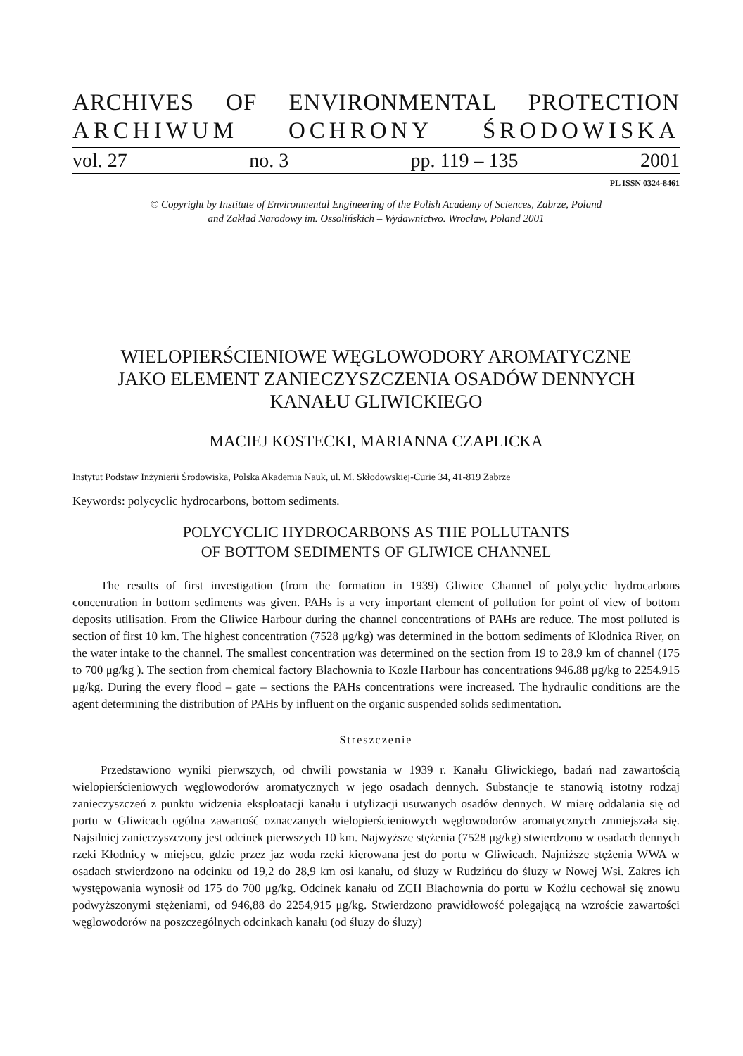ARCHIVES OF ENVIRONMENTAL PROTECTION
ARCHIWUM OCHRONY ŚRODOWISKA
vol. 27 no. 3 pp. 119 – 135 2001
PL ISSN 0324-8461
© Copyright by Institute of Environmental Engineering of the Polish Academy of Sciences, Zabrze, Poland
and Zakład Narodowy im. Ossolińskich – Wydawnictwo. Wrocław, Poland 2001
WIELOPIERŚCIENIOWE WĘGLOWODORY AROMATYCZNE
JAKO ELEMENT ZANIECZYSZCZENIA OSADÓW DENNYCH
KANAŁU GLIWICKIEGO
MACIEJ KOSTECKI, MARIANNA CZAPLICKA
Instytut Podstaw Inżynierii Środowiska, Polska Akademia Nauk, ul. M. Skłodowskiej-Curie 34, 41-819 Zabrze
Keywords: polycyclic hydrocarbons, bottom sediments.
POLYCYCLIC HYDROCARBONS AS THE POLLUTANTS
OF BOTTOM SEDIMENTS OF GLIWICE CHANNEL
The results of first investigation (from the formation in 1939) Gliwice Channel of polycyclic hydrocarbons concentration in bottom sediments was given. PAHs is a very important element of pollution for point of view of bottom deposits utilisation. From the Gliwice Harbour during the channel concentrations of PAHs are reduce. The most polluted is section of first 10 km. The highest concentration (7528 μg/kg) was determined in the bottom sediments of Klodnica River, on the water intake to the channel. The smallest concentration was determined on the section from 19 to 28.9 km of channel (175 to 700 μg/kg ). The section from chemical factory Blachownia to Kozle Harbour has concentrations 946.88 μg/kg to 2254.915 μg/kg. During the every flood – gate – sections the PAHs concentrations were increased. The hydraulic conditions are the agent determining the distribution of PAHs by influent on the organic suspended solids sedimentation.
Streszczenie
Przedstawiono wyniki pierwszych, od chwili powstania w 1939 r. Kanału Gliwickiego, badań nad zawartością wielopierścieniowych węglowodorów aromatycznych w jego osadach dennych. Substancje te stanowią istotny rodzaj zanieczyszczeń z punktu widzenia eksploatacji kanału i utylizacji usuwanych osadów dennych. W miarę oddalania się od portu w Gliwicach ogólna zawartość oznaczanych wielopierścieniowych węglowodorów aromatycznych zmniejszała się. Najsilniej zanieczyszczony jest odcinek pierwszych 10 km. Najwyższe stężenia (7528 μg/kg) stwierdzono w osadach dennych rzeki Kłodnicy w miejscu, gdzie przez jaz woda rzeki kierowana jest do portu w Gliwicach. Najniższe stężenia WWA w osadach stwierdzono na odcinku od 19,2 do 28,9 km osi kanału, od śluzy w Rudzińcu do śluzy w Nowej Wsi. Zakres ich występowania wynosił od 175 do 700 μg/kg. Odcinek kanału od ZCH Blachownia do portu w Koźlu cechował się znowu podwyższonymi stężeniami, od 946,88 do 2254,915 μg/kg. Stwierdzono prawidłowość polegającą na wzroście zawartości węglowodorów na poszczególnych odcinkach kanału (od śluzy do śluzy)